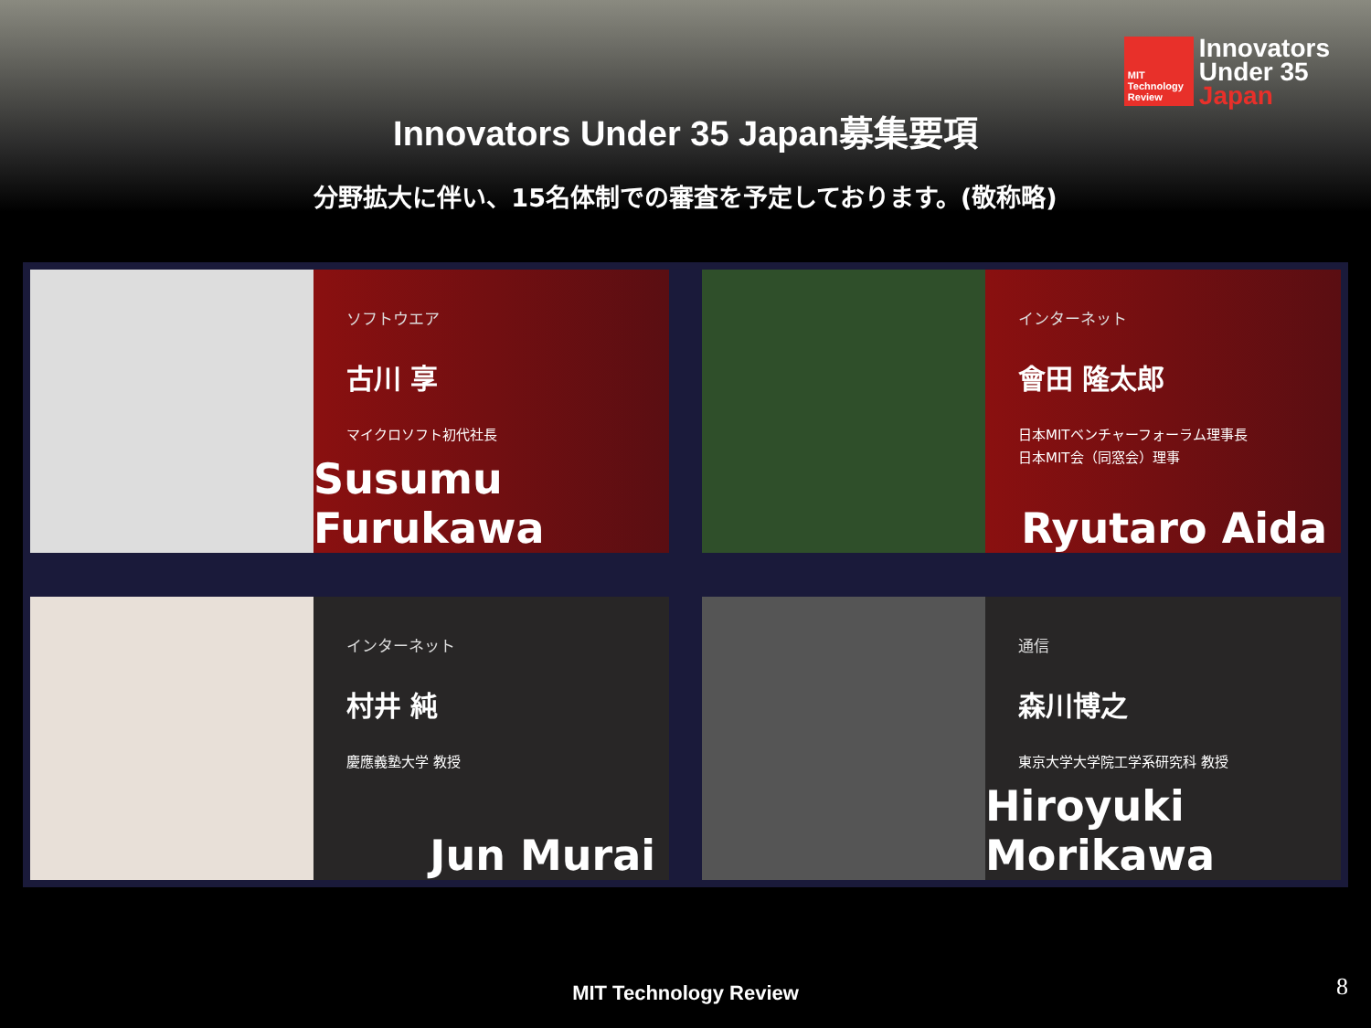MIT
Technology
Review
Innovators
Under 35
Japan
Innovators Under 35 Japan募集要項
分野拡大に伴い、15名体制での審査を予定しております。(敬称略)
ソフトウエア
古川 享
マイクロソフト初代社長
Susumu Furukawa
インターネット
會田 隆太郎
日本MITベンチャーフォーラム理事長
日本MIT会（同窓会）理事
Ryutaro Aida
インターネット
村井 純
慶應義塾大学 教授
Jun Murai
通信
森川博之
東京大学大学院工学系研究科 教授
Hiroyuki Morikawa
MIT Technology Review 8